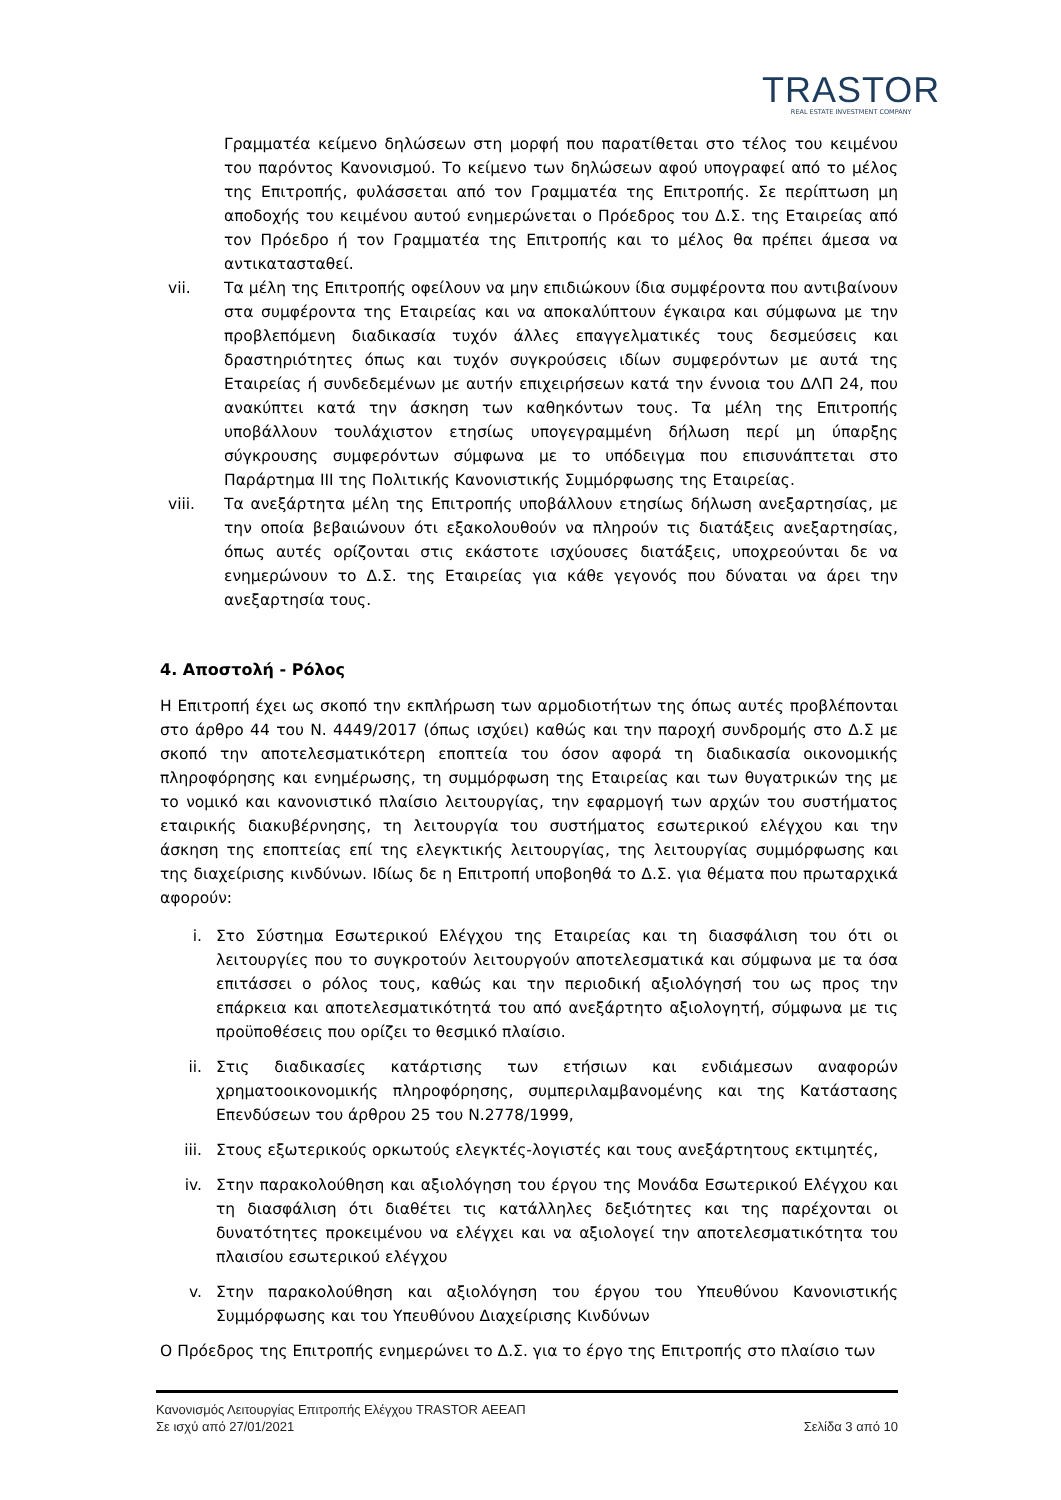TRASTOR
REAL ESTATE INVESTMENT COMPANY
Γραμματέα κείμενο δηλώσεων στη μορφή που παρατίθεται στο τέλος του κειμένου του παρόντος Κανονισμού. Το κείμενο των δηλώσεων αφού υπογραφεί από το μέλος της Επιτροπής, φυλάσσεται από τον Γραμματέα της Επιτροπής. Σε περίπτωση μη αποδοχής του κειμένου αυτού ενημερώνεται ο Πρόεδρος του Δ.Σ. της Εταιρείας από τον Πρόεδρο ή τον Γραμματέα της Επιτροπής και το μέλος θα πρέπει άμεσα να αντικατασταθεί.
vii. Τα μέλη της Επιτροπής οφείλουν να μην επιδιώκουν ίδια συμφέροντα που αντιβαίνουν στα συμφέροντα της Εταιρείας και να αποκαλύπτουν έγκαιρα και σύμφωνα με την προβλεπόμενη διαδικασία τυχόν άλλες επαγγελματικές τους δεσμεύσεις και δραστηριότητες όπως και τυχόν συγκρούσεις ιδίων συμφερόντων με αυτά της Εταιρείας ή συνδεδεμένων με αυτήν επιχειρήσεων κατά την έννοια του ΔΛΠ 24, που ανακύπτει κατά την άσκηση των καθηκόντων τους. Τα μέλη της Επιτροπής υποβάλλουν τουλάχιστον ετησίως υπογεγραμμένη δήλωση περί μη ύπαρξης σύγκρουσης συμφερόντων σύμφωνα με το υπόδειγμα που επισυνάπτεται στο Παράρτημα ΙΙΙ της Πολιτικής Κανονιστικής Συμμόρφωσης της Εταιρείας.
viii. Τα ανεξάρτητα μέλη της Επιτροπής υποβάλλουν ετησίως δήλωση ανεξαρτησίας, με την οποία βεβαιώνουν ότι εξακολουθούν να πληρούν τις διατάξεις ανεξαρτησίας, όπως αυτές ορίζονται στις εκάστοτε ισχύουσες διατάξεις, υποχρεούνται δε να ενημερώνουν το Δ.Σ. της Εταιρείας για κάθε γεγονός που δύναται να άρει την ανεξαρτησία τους.
4. Αποστολή - Ρόλος
Η Επιτροπή έχει ως σκοπό την εκπλήρωση των αρμοδιοτήτων της όπως αυτές προβλέπονται στο άρθρο 44 του Ν. 4449/2017 (όπως ισχύει) καθώς και την παροχή συνδρομής στο Δ.Σ με σκοπό την αποτελεσματικότερη εποπτεία του όσον αφορά τη διαδικασία οικονομικής πληροφόρησης και ενημέρωσης, τη συμμόρφωση της Εταιρείας και των θυγατρικών της με το νομικό και κανονιστικό πλαίσιο λειτουργίας, την εφαρμογή των αρχών του συστήματος εταιρικής διακυβέρνησης, τη λειτουργία του συστήματος εσωτερικού ελέγχου και την άσκηση της εποπτείας επί της ελεγκτικής λειτουργίας, της λειτουργίας συμμόρφωσης και της διαχείρισης κινδύνων. Ιδίως δε η Επιτροπή υποβοηθά το Δ.Σ. για θέματα που πρωταρχικά αφορούν:
i. Στο Σύστημα Εσωτερικού Ελέγχου της Εταιρείας και τη διασφάλιση του ότι οι λειτουργίες που το συγκροτούν λειτουργούν αποτελεσματικά και σύμφωνα με τα όσα επιτάσσει ο ρόλος τους, καθώς και την περιοδική αξιολόγησή του ως προς την επάρκεια και αποτελεσματικότητά του από ανεξάρτητο αξιολογητή, σύμφωνα με τις προϋποθέσεις που ορίζει το θεσμικό πλαίσιο.
ii. Στις διαδικασίες κατάρτισης των ετήσιων και ενδιάμεσων αναφορών χρηματοοικονομικής πληροφόρησης, συμπεριλαμβανομένης και της Κατάστασης Επενδύσεων του άρθρου 25 του Ν.2778/1999,
iii. Στους εξωτερικούς ορκωτούς ελεγκτές-λογιστές και τους ανεξάρτητους εκτιμητές,
iv. Στην παρακολούθηση και αξιολόγηση του έργου της Μονάδα Εσωτερικού Ελέγχου και τη διασφάλιση ότι διαθέτει τις κατάλληλες δεξιότητες και της παρέχονται οι δυνατότητες προκειμένου να ελέγχει και να αξιολογεί την αποτελεσματικότητα του πλαισίου εσωτερικού ελέγχου
v. Στην παρακολούθηση και αξιολόγηση του έργου του Υπευθύνου Κανονιστικής Συμμόρφωσης και του Υπευθύνου Διαχείρισης Κινδύνων
Ο Πρόεδρος της Επιτροπής ενημερώνει το Δ.Σ. για το έργο της Επιτροπής στο πλαίσιο των
Κανονισμός Λειτουργίας Επιτροπής Ελέγχου TRASTOR ΑΕΕΑΠ
Σε ισχύ από 27/01/2021
Σελίδα 3 από 10